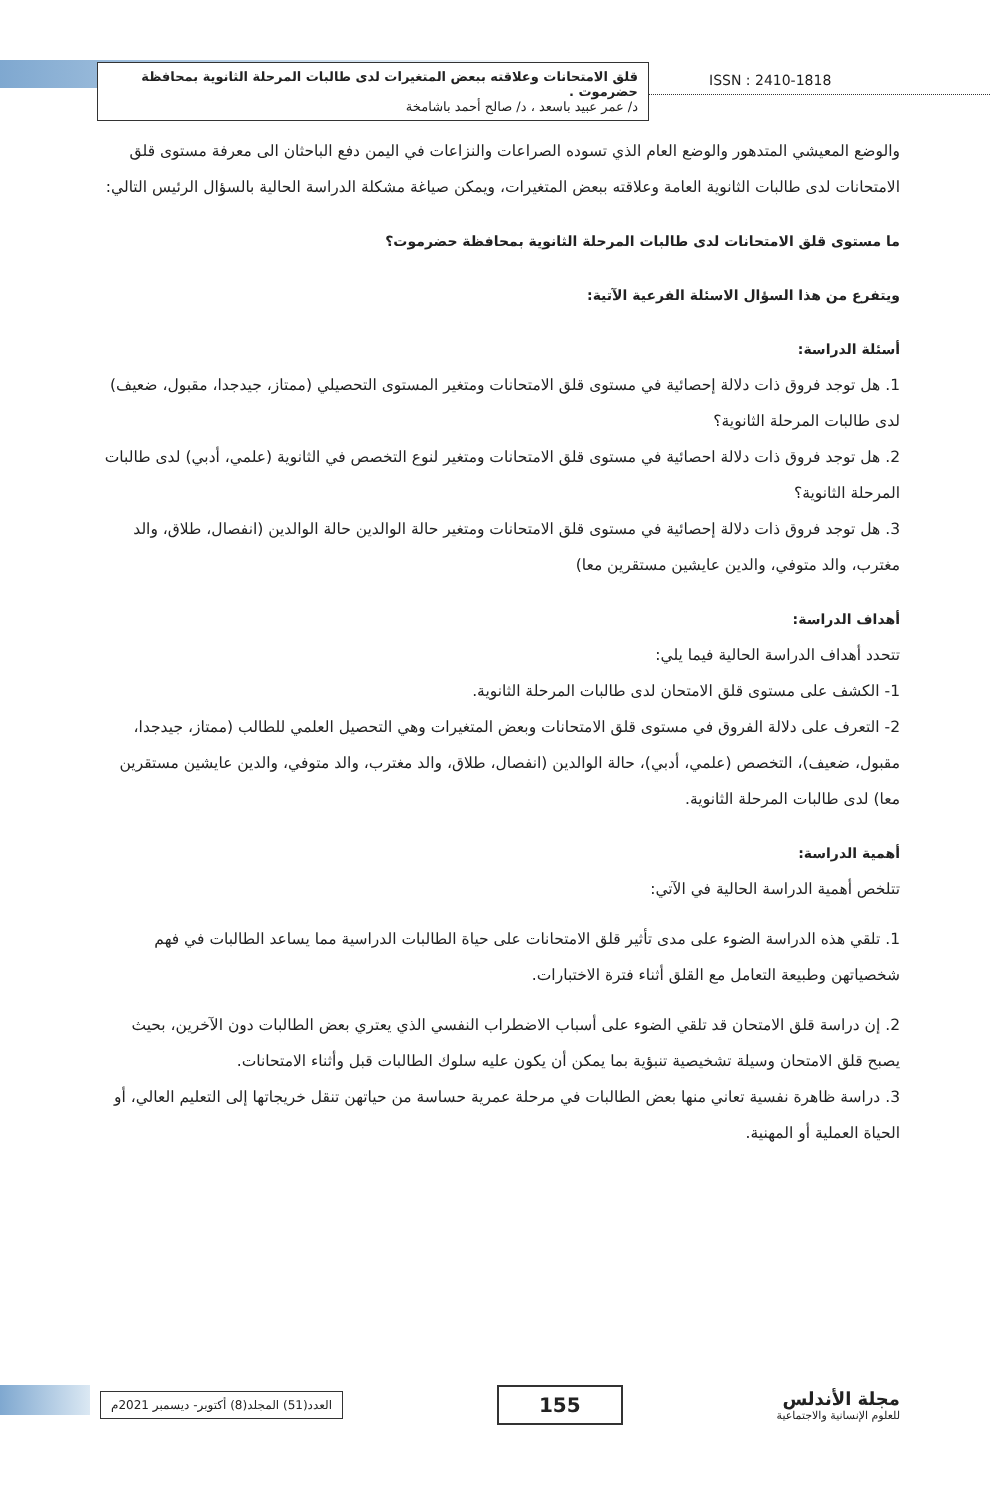قلق الامتحانات وعلاقته ببعض المتغيرات لدى طالبات المرحلة الثانوية بمحافظة حضرموت .
د/ عمر عبيد باسعد ، د/ صالح أحمد باشامخة
ISSN : 2410-1818
والوضع المعيشي المتدهور والوضع العام الذي تسوده الصراعات والنزاعات في اليمن دفع الباحثان الى معرفة مستوى قلق الامتحانات لدى طالبات الثانوية العامة وعلاقته ببعض المتغيرات، ويمكن صياغة مشكلة الدراسة الحالية بالسؤال الرئيس التالي:
ما مستوى قلق الامتحانات لدى طالبات المرحلة الثانوية بمحافظة حضرموت؟
ويتفرع من هذا السؤال الاسئلة الفرعية الآتية:
أسئلة الدراسة:
1. هل توجد فروق ذات دلالة إحصائية في مستوى قلق الامتحانات ومتغير المستوى التحصيلي (ممتاز، جيدجدا، مقبول، ضعيف) لدى طالبات المرحلة الثانوية؟
2. هل توجد فروق ذات دلالة احصائية في مستوى قلق الامتحانات ومتغير لنوع التخصص في الثانوية (علمي، أدبي) لدى طالبات المرحلة الثانوية؟
3. هل توجد فروق ذات دلالة إحصائية في مستوى قلق الامتحانات ومتغير حالة الوالدين حالة الوالدين (انفصال، طلاق، والد مغترب، والد متوفي، والدين عايشين مستقرين معا)
أهداف الدراسة:
تتحدد أهداف الدراسة الحالية فيما يلي:
1- الكشف على مستوى قلق الامتحان لدى طالبات المرحلة الثانوية.
2- التعرف على دلالة الفروق في مستوى قلق الامتحانات وبعض المتغيرات وهي التحصيل العلمي للطالب (ممتاز، جيدجدا، مقبول، ضعيف)، التخصص (علمي، أدبي)، حالة الوالدين (انفصال، طلاق، والد مغترب، والد متوفي، والدين عايشين مستقرين معا) لدى طالبات المرحلة الثانوية.
أهمية الدراسة:
تتلخص أهمية الدراسة الحالية في الآتي:
1. تلقي هذه الدراسة الضوء على مدى تأثير قلق الامتحانات على حياة الطالبات الدراسية مما يساعد الطالبات في فهم شخصياتهن وطبيعة التعامل مع القلق أثناء فترة الاختبارات.
2. إن دراسة قلق الامتحان قد تلقي الضوء على أسباب الاضطراب النفسي الذي يعتري بعض الطالبات دون الآخرين، بحيث يصبح قلق الامتحان وسيلة تشخيصية تنبؤية بما يمكن أن يكون عليه سلوك الطالبات قبل وأثناء الامتحانات.
3. دراسة ظاهرة نفسية تعاني منها بعض الطالبات في مرحلة عمرية حساسة من حياتهن تنقل خريجاتها إلى التعليم العالي، أو الحياة العملية أو المهنية.
مجلة الأندلس
للعلوم الإنسانية والاجتماعية
155
العدد(51) المجلد(8) أكتوبر- ديسمبر 2021م